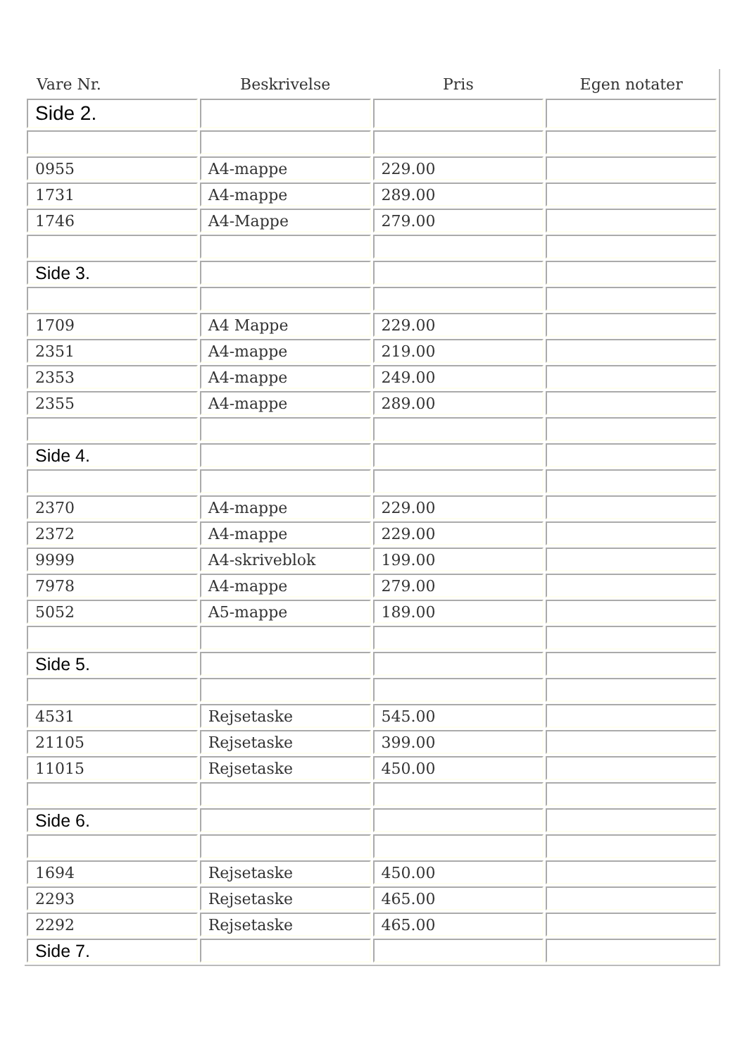| Vare Nr. | Beskrivelse | Pris | Egen notater |
| --- | --- | --- | --- |
| Side 2. | | | |
| 0955 | A4-mappe | 229.00 | |
| 1731 | A4-mappe | 289.00 | |
| 1746 | A4-Mappe | 279.00 | |
| Side 3. | | | |
| 1709 | A4 Mappe | 229.00 | |
| 2351 | A4-mappe | 219.00 | |
| 2353 | A4-mappe | 249.00 | |
| 2355 | A4-mappe | 289.00 | |
| Side 4. | | | |
| 2370 | A4-mappe | 229.00 | |
| 2372 | A4-mappe | 229.00 | |
| 9999 | A4-skriveblok | 199.00 | |
| 7978 | A4-mappe | 279.00 | |
| 5052 | A5-mappe | 189.00 | |
| Side 5. | | | |
| 4531 | Rejsetaske | 545.00 | |
| 21105 | Rejsetaske | 399.00 | |
| 11015 | Rejsetaske | 450.00 | |
| Side 6. | | | |
| 1694 | Rejsetaske | 450.00 | |
| 2293 | Rejsetaske | 465.00 | |
| 2292 | Rejsetaske | 465.00 | |
| Side 7. | | | |